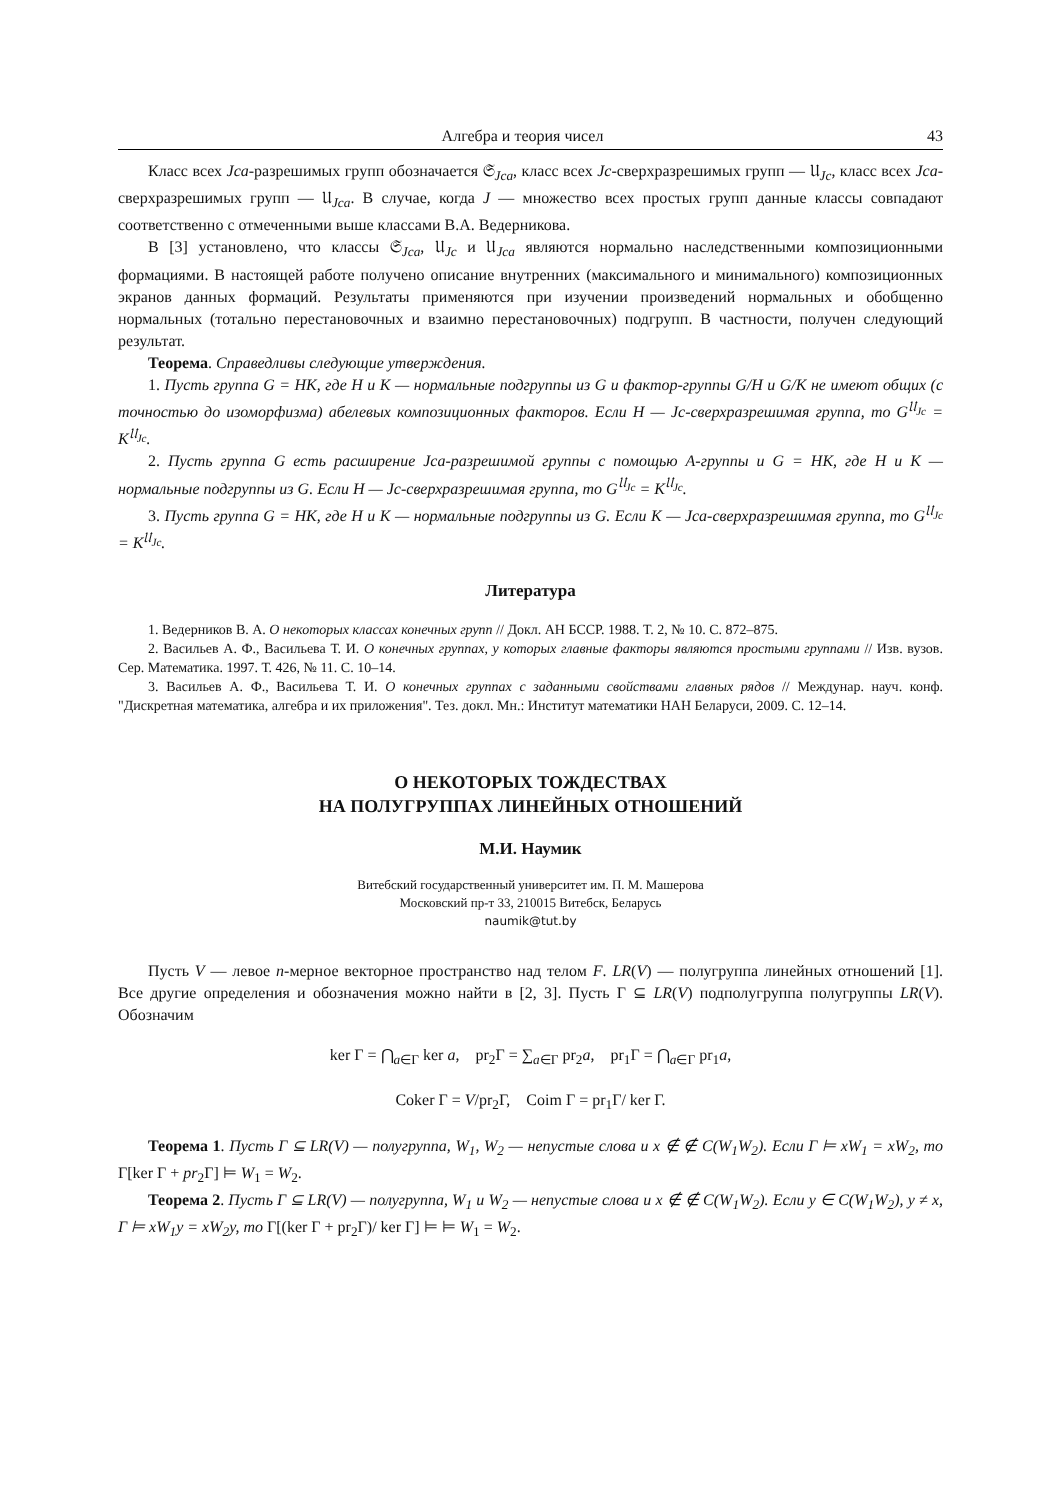Алгебра и теория чисел 43
Класс всех Jca-разрешимых групп обозначается 𝔖<sub>Jca</sub>, класс всех Jc-сверхразрешимых групп — 𝔘<sub>Jc</sub>, класс всех Jca-сверхразрешимых групп — 𝔘<sub>Jca</sub>. В случае, когда J — множество всех простых групп данные классы совпадают соответственно с отмеченными выше классами В.А. Ведерникова.
В [3] установлено, что классы 𝔖<sub>Jca</sub>, 𝔘<sub>Jc</sub> и 𝔘<sub>Jca</sub> являются нормально наследственными композиционными формациями. В настоящей работе получено описание внутренних (максимального и минимального) композиционных экранов данных формаций. Результаты применяются при изучении произведений нормальных и обобщенно нормальных (тотально перестановочных и взаимно перестановочных) подгрупп. В частности, получен следующий результат.
Теорема. Справедливы следующие утверждения.
1. Пусть группа G = HK, где H и K — нормальные подгруппы из G и фактор-группы G/H и G/K не имеют общих (с точностью до изоморфизма) абелевых композиционных факторов. Если H — Jc-сверхразрешимая группа, то G<sup>𝔘<sub>Jc</sub></sup> = K<sup>𝔘<sub>Jc</sub></sup>.
2. Пусть группа G есть расширение Jca-разрешимой группы с помощью A-группы и G = HK, где H и K — нормальные подгруппы из G. Если H — Jc-сверхразрешимая группа, то G<sup>𝔘<sub>Jc</sub></sup> = K<sup>𝔘<sub>Jc</sub></sup>.
3. Пусть группа G = HK, где H и K — нормальные подгруппы из G. Если K — Jca-сверхразрешимая группа, то G<sup>𝔘<sub>Jc</sub></sup> = K<sup>𝔘<sub>Jc</sub></sup>.
Литература
1. Ведерников В. А. О некоторых классах конечных групп // Докл. АН БССР. 1988. Т. 2, № 10. С. 872–875.
2. Васильев А. Ф., Васильева Т. И. О конечных группах, у которых главные факторы являются простыми группами // Изв. вузов. Сер. Математика. 1997. Т. 426, № 11. С. 10–14.
3. Васильев А. Ф., Васильева Т. И. О конечных группах с заданными свойствами главных рядов // Междунар. науч. конф. "Дискретная математика, алгебра и их приложения". Тез. докл. Мн.: Институт математики НАН Беларуси, 2009. С. 12–14.
О НЕКОТОРЫХ ТОЖДЕСТВАХ
НА ПОЛУГРУППАХ ЛИНЕЙНЫХ ОТНОШЕНИЙ
М.И. Наумик
Витебский государственный университет им. П. М. Машерова
Московский пр-т 33, 210015 Витебск, Беларусь
naumik@tut.by
Пусть V — левое n-мерное векторное пространство над телом F. LR(V) — полугруппа линейных отношений [1]. Все другие определения и обозначения можно найти в [2, 3]. Пусть Γ ⊆ LR(V) подполугруппа полугруппы LR(V). Обозначим
ker Γ = ⋂<sub>a∈Γ</sub> ker a, pr<sub>2</sub>Γ = ∑<sub>a∈Γ</sub> pr<sub>2</sub>a, pr<sub>1</sub>Γ = ⋂<sub>a∈Γ</sub> pr<sub>1</sub>a,
Coker Γ = V/pr<sub>2</sub>Γ, Coim Γ = pr<sub>1</sub>Γ/ ker Γ.
Теорема 1. Пусть Γ ⊆ LR(V) — полугруппа, W<sub>1</sub>, W<sub>2</sub> — непустые слова и x ∉ ∉ C(W<sub>1</sub>W<sub>2</sub>). Если Γ ⊨ xW<sub>1</sub> = xW<sub>2</sub>, то Γ[ker Γ + pr<sub>2</sub>Γ] ⊨ W<sub>1</sub> = W<sub>2</sub>.
Теорема 2. Пусть Γ ⊆ LR(V) — полугруппа, W<sub>1</sub> и W<sub>2</sub> — непустые слова и x ∉ ∉ C(W<sub>1</sub>W<sub>2</sub>). Если y ∈ C(W<sub>1</sub>W<sub>2</sub>), y ≠ x, Γ ⊨ xW<sub>1</sub>y = xW<sub>2</sub>y, то Γ[(ker Γ + pr<sub>2</sub>Γ)/ ker Γ] ⊨ ⊨ W<sub>1</sub> = W<sub>2</sub>.